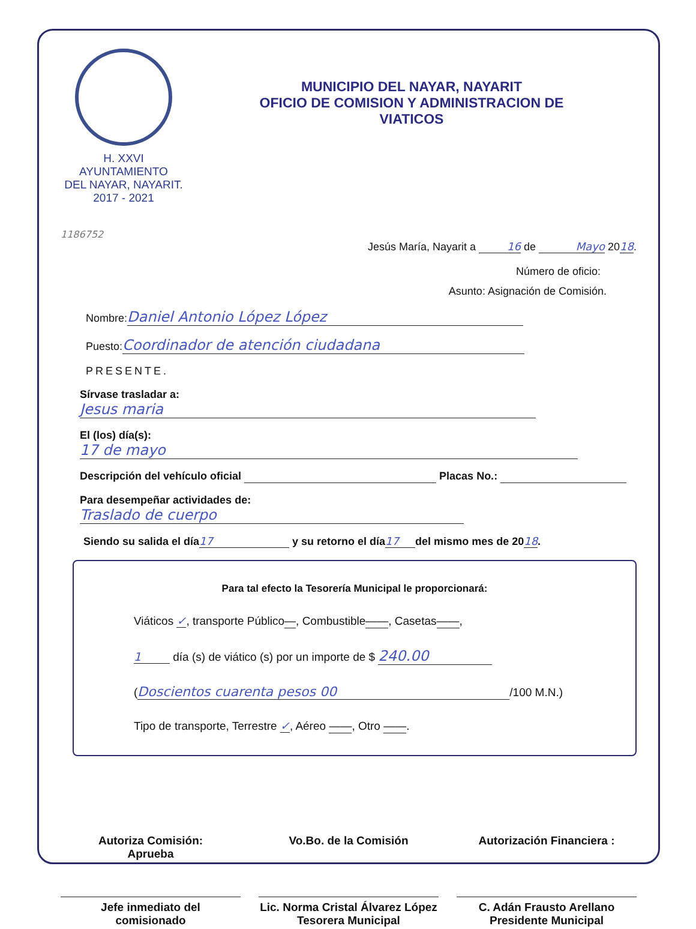H. XXVI AYUNTAMIENTO
DEL NAYAR, NAYARIT.
2017 - 2021
MUNICIPIO DEL NAYAR, NAYARIT
OFICIO DE COMISION Y ADMINISTRACION DE
VIATICOS
1186752
Jesús María, Nayarit a 16 de Mayo 2018.
Número de oficio:
Asunto: Asignación de Comisión.
Nombre: Daniel Antonio López López
Puesto: Coordinador de atención ciudadana
PRESENTE.
Sírvase trasladar a: Jesus maria
El (los) día(s): 17 de mayo
Descripción del vehículo oficial Placas No.:
Para desempeñar actividades de: Traslado de cuerpo
Siendo su salida el día 17 y su retorno el día 17 del mismo mes de 2018.
Para tal efecto la Tesorería Municipal le proporcionará:
Viáticos ✓, transporte Público—, Combustible——, Casetas——,
1 día (s) de viático (s) por un importe de $ 240.00
(Doscientos cuarenta pesos 00 /100 M.N.)
Tipo de transporte, Terrestre ✓, Aéreo ——, Otro ——.
Autoriza Comisión:
Aprueba
Jefe inmediato del
comisionado
Vo.Bo. de la Comisión
Lic. Norma Cristal Álvarez López
Tesorera Municipal
Autorización Financiera :
C. Adán Frausto Arellano
Presidente Municipal